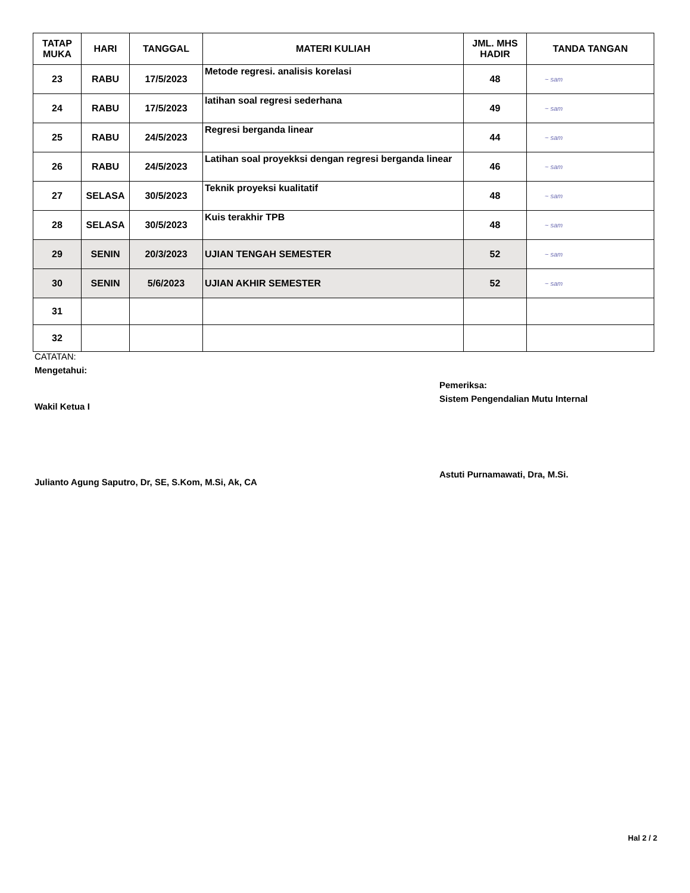| TATAP MUKA | HARI | TANGGAL | MATERI KULIAH | JML. MHS HADIR | TANDA TANGAN |
| --- | --- | --- | --- | --- | --- |
| 23 | RABU | 17/5/2023 | Metode regresi. analisis korelasi | 48 | ~ sam |
| 24 | RABU | 17/5/2023 | latihan soal regresi sederhana | 49 | ~ sam |
| 25 | RABU | 24/5/2023 | Regresi berganda linear | 44 | ~ sam |
| 26 | RABU | 24/5/2023 | Latihan soal proyekksi dengan regresi berganda linear | 46 | ~ sam |
| 27 | SELASA | 30/5/2023 | Teknik proyeksi kualitatif | 48 | ~ sam |
| 28 | SELASA | 30/5/2023 | Kuis terakhir TPB | 48 | ~ sam |
| 29 | SENIN | 20/3/2023 | UJIAN TENGAH SEMESTER | 52 | ~ sam |
| 30 | SENIN | 5/6/2023 | UJIAN AKHIR SEMESTER | 52 | ~ sam |
| 31 | | | | | |
| 32 | | | | | |
CATATAN:
Mengetahui:
Wakil Ketua I
Julianto Agung Saputro, Dr, SE, S.Kom, M.Si, Ak, CA
Pemeriksa:
Sistem Pengendalian Mutu Internal
Astuti Purnamawati, Dra, M.Si.
Hal 2 / 2